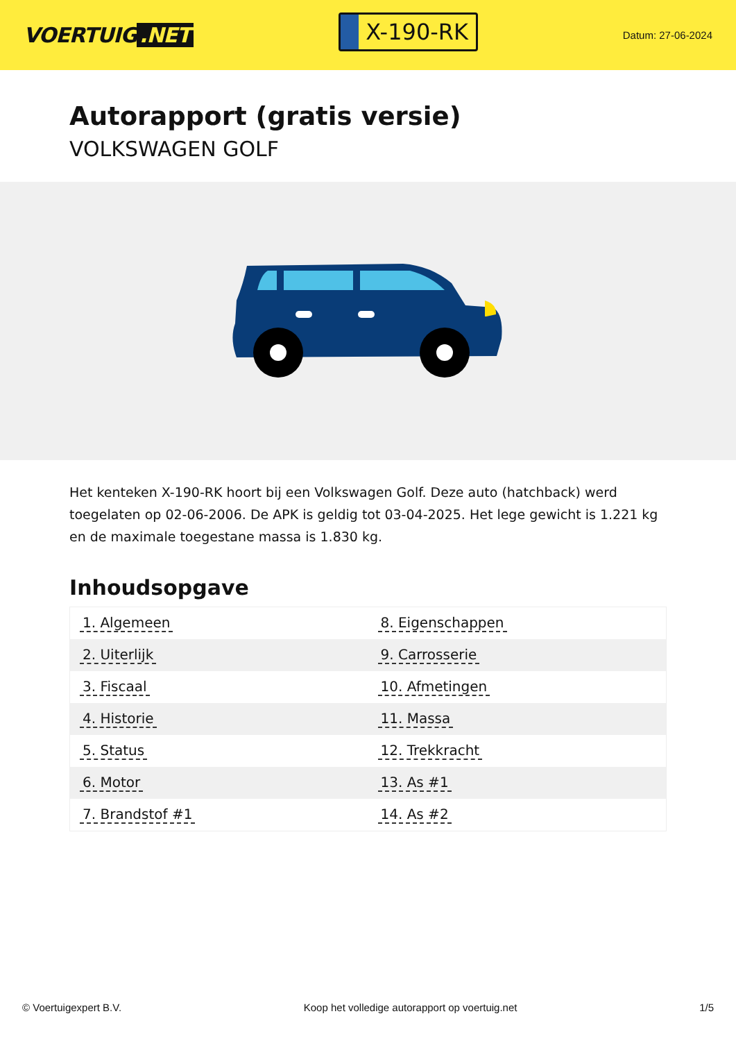VOERTUIG.NET
X-190-RK
Datum: 27-06-2024
Autorapport (gratis versie)
VOLKSWAGEN GOLF
Het kenteken X-190-RK hoort bij een Volkswagen Golf. Deze auto (hatchback) werd toegelaten op 02-06-2006. De APK is geldig tot 03-04-2025. Het lege gewicht is 1.221 kg en de maximale toegestane massa is 1.830 kg.
Inhoudsopgave
| 1. Algemeen | 8. Eigenschappen |
| 2. Uiterlijk | 9. Carrosserie |
| 3. Fiscaal | 10. Afmetingen |
| 4. Historie | 11. Massa |
| 5. Status | 12. Trekkracht |
| 6. Motor | 13. As #1 |
| 7. Brandstof #1 | 14. As #2 |
© Voertuigexpert B.V. Koop het volledige autorapport op voertuig.net 1/5